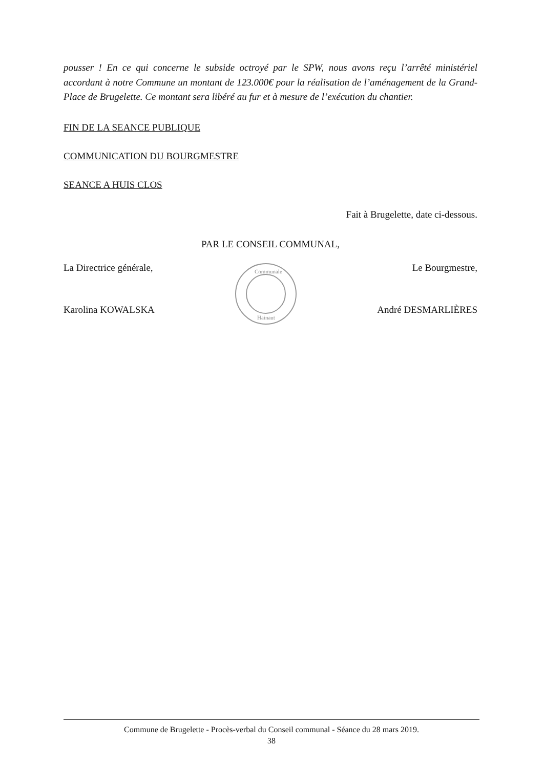pousser ! En ce qui concerne le subside octroyé par le SPW, nous avons reçu l’arrêté ministériel accordant à notre Commune un montant de 123.000€ pour la réalisation de l’aménagement de la Grand-Place de Brugelette. Ce montant sera libéré au fur et à mesure de l’exécution du chantier.
FIN DE LA SEANCE PUBLIQUE
COMMUNICATION DU BOURGMESTRE
SEANCE A HUIS CLOS
Fait à Brugelette, date ci-dessous.
PAR LE CONSEIL COMMUNAL,
La Directrice générale,
Karolina KOWALSKA
Communale
Hainaut
Le Bourgmestre,
André DESMARLIÈRES
Commune de Brugelette - Procès-verbal du Conseil communal - Séance du 28 mars 2019.
38